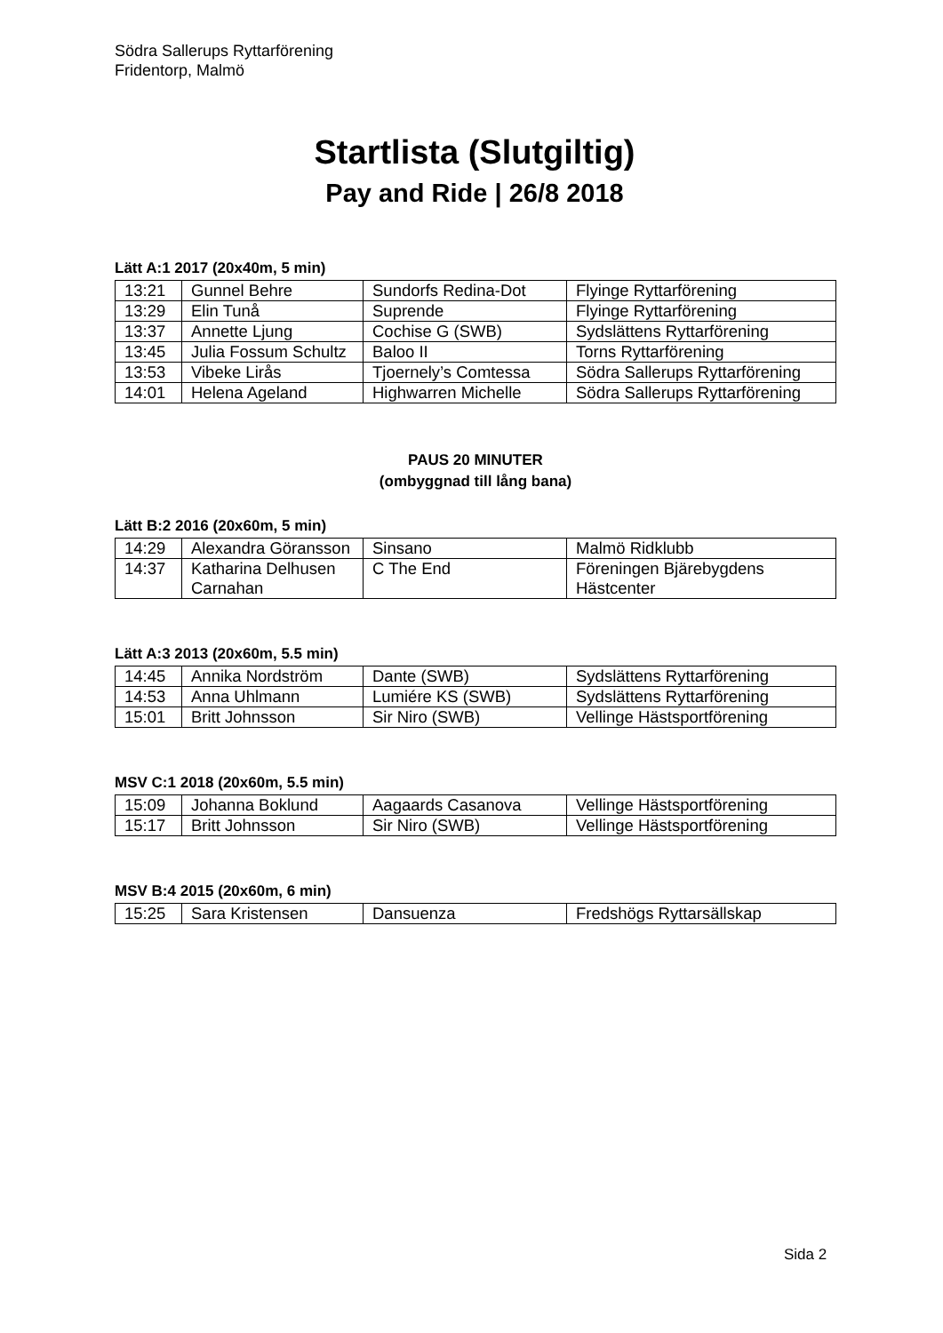Södra Sallerups Ryttarförening
Fridentorp, Malmö
Startlista (Slutgiltig)
Pay and Ride | 26/8 2018
Lätt A:1 2017 (20x40m, 5 min)
| 13:21 | Gunnel Behre | Sundorfs Redina-Dot | Flyinge Ryttarförening |
| 13:29 | Elin Tunå | Suprende | Flyinge Ryttarförening |
| 13:37 | Annette Ljung | Cochise G (SWB) | Sydslättens Ryttarförening |
| 13:45 | Julia Fossum Schultz | Baloo II | Torns Ryttarförening |
| 13:53 | Vibeke Lirås | Tjoernely’s Comtessa | Södra Sallerups Ryttarförening |
| 14:01 | Helena Ageland | Highwarren Michelle | Södra Sallerups Ryttarförening |
PAUS 20 MINUTER
(ombyggnad till lång bana)
Lätt B:2 2016 (20x60m, 5 min)
| 14:29 | Alexandra Göransson | Sinsano | Malmö Ridklubb |
| 14:37 | Katharina Delhusen Carnahan | C The End | Föreningen Bjärebygdens Hästcenter |
Lätt A:3 2013 (20x60m, 5.5 min)
| 14:45 | Annika Nordström | Dante (SWB) | Sydslättens Ryttarförening |
| 14:53 | Anna Uhlmann | Lumiére KS (SWB) | Sydslättens Ryttarförening |
| 15:01 | Britt Johnsson | Sir Niro (SWB) | Vellinge Hästsportförening |
MSV C:1 2018 (20x60m, 5.5 min)
| 15:09 | Johanna Boklund | Aagaards Casanova | Vellinge Hästsportförening |
| 15:17 | Britt Johnsson | Sir Niro (SWB) | Vellinge Hästsportförening |
MSV B:4 2015 (20x60m, 6 min)
| 15:25 | Sara Kristensen | Dansuenza | Fredshögs Ryttarsällskap |
Sida 2